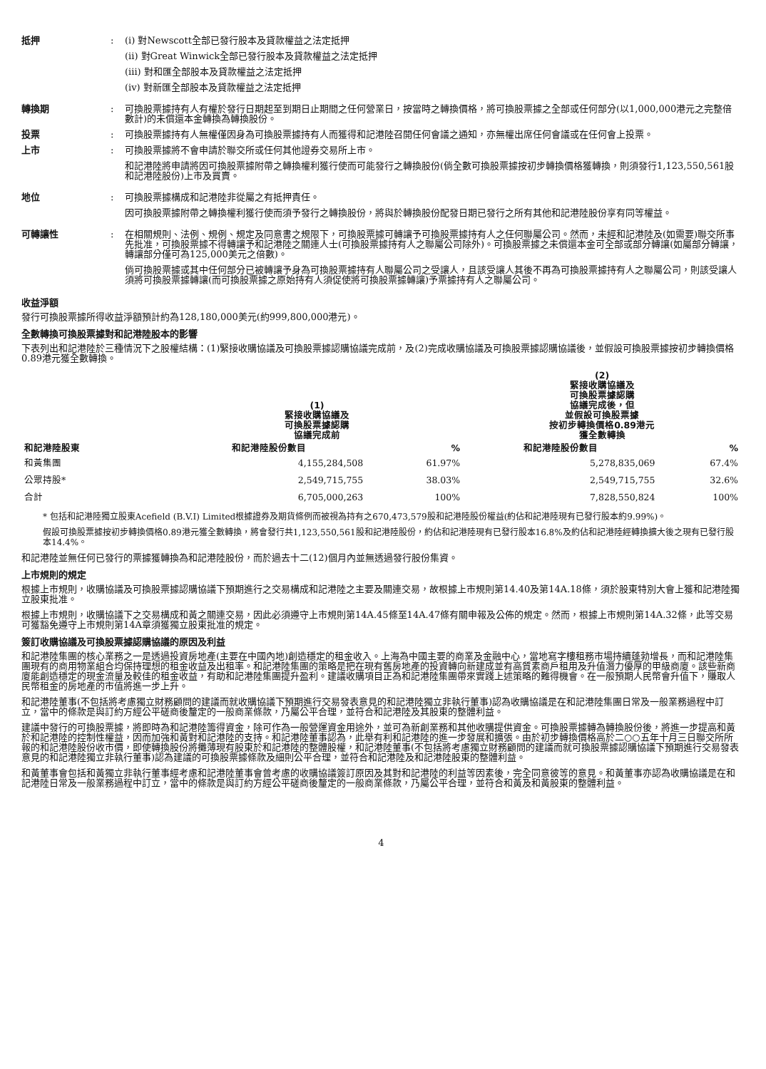抵押 : (i) 對Newscott全部已發行股本及貸款權益之法定抵押
(ii) 對Great Winwick全部已發行股本及貸款權益之法定抵押
(iii) 對和匯全部股本及貸款權益之法定抵押
(iv) 對新匯全部股本及貸款權益之法定抵押
轉換期 : 可換股票據持有人有權於發行日期起至到期日止期間之任何營業日，按當時之轉換價格，將可換股票據之全部或任何部分(以1,000,000港元之完整倍數計)的未償還本金轉換為轉換股份。
投票 : 可換股票據持有人無權僅因身為可換股票據持有人而獲得和記港陸召開任何會議之通知，亦無權出席任何會議或在任何會上投票。
上市 : 可換股票據將不會申請於聯交所或任何其他證券交易所上市。
和記港陸將申請將因可換股票據附帶之轉換權利獲行使而可能發行之轉換股份(倘全數可換股票據按初步轉換價格獲轉換，則須發行1,123,550,561股和記港陸股份)上市及買賣。
地位 : 可換股票據構成和記港陸非從屬之有抵押責任。
因可換股票據附帶之轉換權利獲行使而須予發行之轉換股份，將與於轉換股份配發日期已發行之所有其他和記港陸股份享有同等權益。
可轉讓性 : 在相關規則、法例、規例、規定及同意書之規限下，可換股票據可轉讓予可換股票據持有人之任何聯屬公司。然而，未經和記港陸及(如需要)聯交所事先批准，可換股票據不得轉讓予和記港陸之關連人士(可換股票據持有人之聯屬公司除外)。可換股票據之未償還本金可全部或部分轉讓(如屬部分轉讓，轉讓部分僅可為125,000美元之倍數)。
倘可換股票據或其中任何部分已被轉讓予身為可換股票據持有人聯屬公司之受讓人，且該受讓人其後不再為可換股票據持有人之聯屬公司，則該受讓人須將可換股票據轉讓(而可換股票據之原始持有人須促使將可換股票據轉讓)予票據持有人之聯屬公司。
收益淨額
發行可換股票據所得收益淨額預計約為128,180,000美元(約999,800,000港元)。
全數轉換可換股票據對和記港陸股本的影響
下表列出和記港陸於三種情況下之股權結構：(1)緊接收購協議及可換股票據認購協議完成前，及(2)完成收購協議及可換股票據認購協議後，並假設可換股票據按初步轉換價格0.89港元獲全數轉換。
| | (1) 緊接收購協議及 可換股票據認購 協議完成前 | | (2) 緊接收購協議及 可換股票據認購 協議完成後，但 並假設可換股票據 按初步轉換價格0.89港元 獲全數轉換 | |
| --- | --- | --- | --- | --- |
| 和記港陸股東 | 和記港陸股份數目 | % | 和記港陸股份數目 | % |
| 和黃集團 | 4,155,284,508 | 61.97% | 5,278,835,069 | 67.4% |
| 公眾持股* | 2,549,715,755 | 38.03% | 2,549,715,755 | 32.6% |
| 合計 | 6,705,000,263 | 100% | 7,828,550,824 | 100% |
* 包括和記港陸獨立股東Acefield (B.V.I) Limited根據證券及期貨條例而被視為持有之670,473,579股和記港陸股份權益(約佔和記港陸現有已發行股本約9.99%)。
假設可換股票據按初步轉換價格0.89港元獲全數轉換，將會發行共1,123,550,561股和記港陸股份，約佔和記港陸現有已發行股本16.8%及約佔和記港陸經轉換擴大後之現有已發行股本14.4%。
和記港陸並無任何已發行的票據獲轉換為和記港陸股份，而於過去十二(12)個月內並無透過發行股份集資。
上市規則的規定
根據上市規則，收購協議及可換股票據認購協議下預期進行之交易構成和記港陸之主要及關連交易，故根據上市規則第14.40及第14A.18條，須於股東特別大會上獲和記港陸獨立股東批准。
根據上市規則，收購協議下之交易構成和黃之關連交易，因此必須遵守上市規則第14A.45條至14A.47條有關申報及公佈的規定。然而，根據上市規則第14A.32條，此等交易可獲豁免遵守上市規則第14A章須獲獨立股東批准的規定。
簽訂收購協議及可換股票據認購協議的原因及利益
和記港陸集團的核心業務之一是透過投資房地產(主要在中國內地)創造穩定的租金收入。上海為中國主要的商業及金融中心，當地寫字樓租務市場持續蓬勃增長，而和記港陸集團現有的商用物業組合均保持理想的租金收益及出租率。和記港陸集團的策略是把在現有舊房地產的投資轉向新建成並有高質素商戶租用及升值潛力優厚的甲級商廈。該些新商廈能創造穩定的現金流量及較佳的租金收益，有助和記港陸集團提升盈利。建議收購項目正為和記港陸集團帶來實踐上述策略的難得機會。在一般預期人民幣會升值下，賺取人民幣租金的房地產的市值將進一步上升。
和記港陸董事(不包括將考慮獨立財務顧問的建議而就收購協議下預期進行交易發表意見的和記港陸獨立非執行董事)認為收購協議是在和記港陸集團日常及一般業務過程中訂立，當中的條款是與訂約方經公平磋商後釐定的一般商業條款，乃屬公平合理，並符合和記港陸及其股東的整體利益。
建議中發行的可換股票據，將即時為和記港陸籌得資金，除可作為一般營運資金用途外，並可為新創業務和其他收購提供資金。可換股票據轉為轉換股份後，將進一步提高和黃於和記港陸的控制性權益，因而加強和黃對和記港陸的支持。和記港陸董事認為，此舉有利和記港陸的進一步發展和擴張。由於初步轉換價格高於二○○五年十月三日聯交所所報的和記港陸股份收市價，即使轉換股份將攤薄現有股東於和記港陸的整體股權，和記港陸董事(不包括將考慮獨立財務顧問的建議而就可換股票據認購協議下預期進行交易發表意見的和記港陸獨立非執行董事)認為建議的可換股票據條款及細則公平合理，並符合和記港陸及和記港陸股東的整體利益。
和黃董事會包括和黃獨立非執行董事經考慮和記港陸董事會曾考慮的收購協議簽訂原因及其對和記港陸的利益等因素後，完全同意彼等的意見。和黃董事亦認為收購協議是在和記港陸日常及一般業務過程中訂立，當中的條款是與訂約方經公平磋商後釐定的一般商業條款，乃屬公平合理，並符合和黃及和黃股東的整體利益。
4